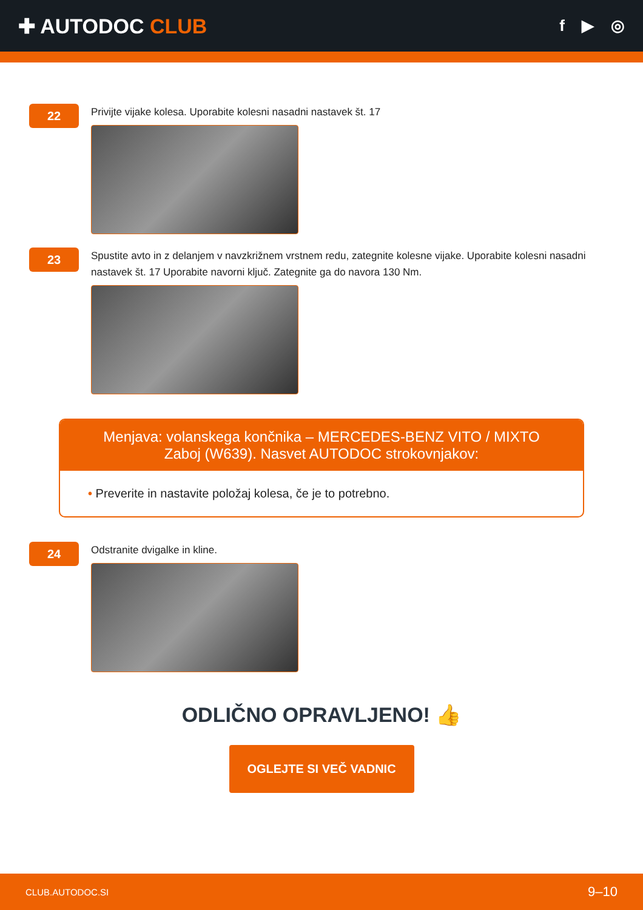✚ AUTODOC CLUB
f ▶ ◎
22
Privijte vijake kolesa. Uporabite kolesni nasadni nastavek št. 17
23
Spustite avto in z delanjem v navzkrižnem vrstnem redu, zategnite kolesne vijake. Uporabite kolesni nasadni nastavek št. 17 Uporabite navorni ključ. Zategnite ga do navora 130 Nm.
Menjava: volanskega končnika – MERCEDES-BENZ VITO / MIXTO Zaboj (W639). Nasvet AUTODOC strokovnjakov:
• Preverite in nastavite položaj kolesa, če je to potrebno.
24
Odstranite dvigalke in kline.
ODLIČNO OPRAVLJENO! 👍
OGLEJTE SI VEČ VADNIC
CLUB.AUTODOC.SI 9–10